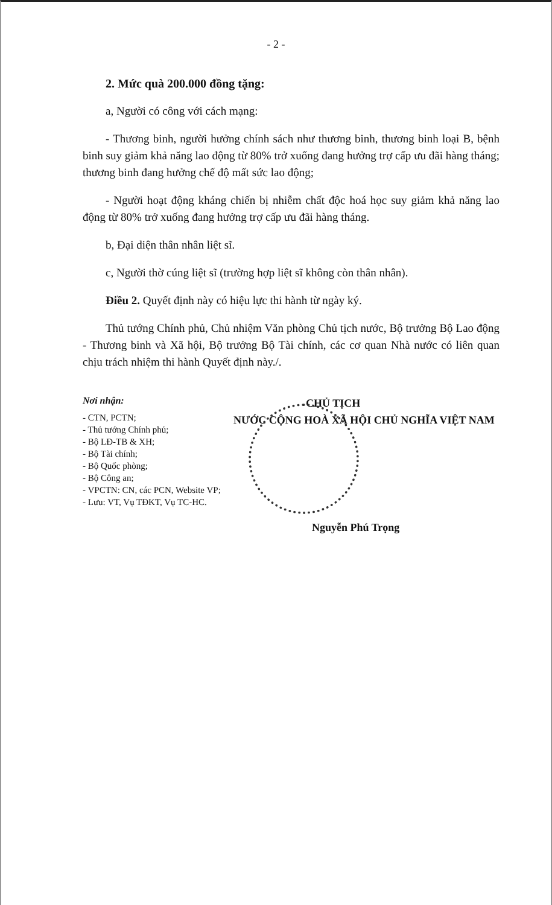- 2 -
2. Mức quà 200.000 đồng tặng:
a, Người có công với cách mạng:
- Thương binh, người hưởng chính sách như thương binh, thương binh loại B, bệnh binh suy giảm khả năng lao động từ 80% trở xuống đang hưởng trợ cấp ưu đãi hàng tháng; thương binh đang hưởng chế độ mất sức lao động;
- Người hoạt động kháng chiến bị nhiễm chất độc hoá học suy giảm khả năng lao động từ 80% trở xuống đang hưởng trợ cấp ưu đãi hàng tháng.
b, Đại diện thân nhân liệt sĩ.
c, Người thờ cúng liệt sĩ (trường hợp liệt sĩ không còn thân nhân).
Điều 2. Quyết định này có hiệu lực thi hành từ ngày ký.
Thủ tướng Chính phủ, Chủ nhiệm Văn phòng Chủ tịch nước, Bộ trưởng Bộ Lao động - Thương binh và Xã hội, Bộ trưởng Bộ Tài chính, các cơ quan Nhà nước có liên quan chịu trách nhiệm thi hành Quyết định này./.
Nơi nhận:
- CTN, PCTN;
- Thủ tướng Chính phủ;
- Bộ LĐ-TB & XH;
- Bộ Tài chính;
- Bộ Quốc phòng;
- Bộ Công an;
- VPCTN: CN, các PCN, Website VP;
- Lưu: VT, Vụ TĐKT, Vụ TC-HC.
CHỦ TỊCH
NƯỚC CỘNG HOÀ XÃ HỘI CHỦ NGHĨA VIỆT NAM
Nguyễn Phú Trọng